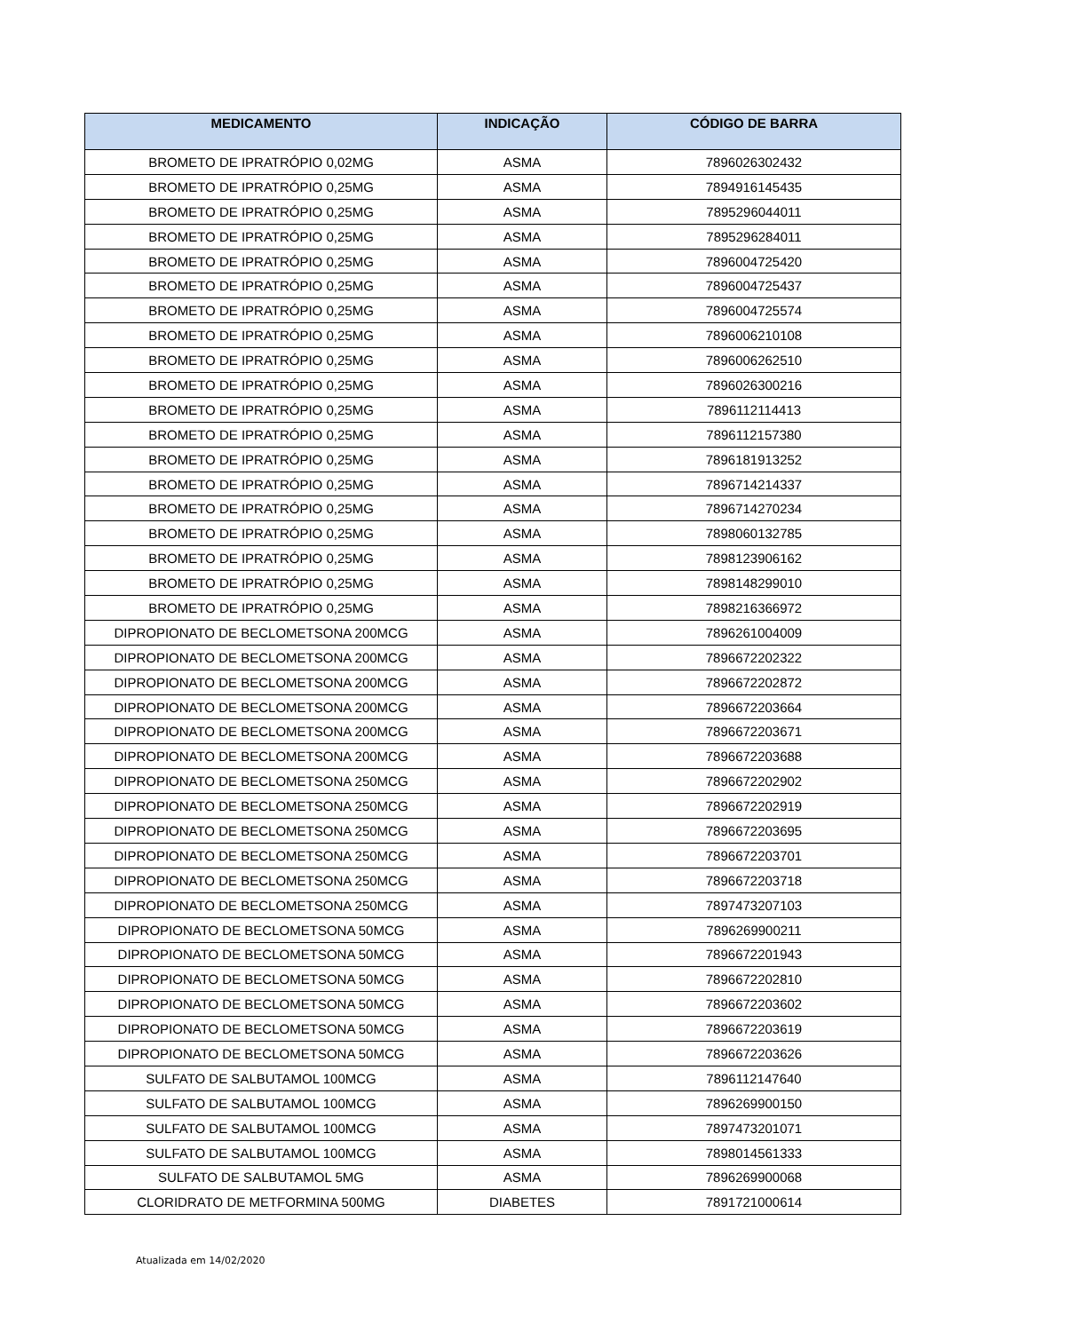| MEDICAMENTO | INDICAÇÃO | CÓDIGO DE BARRA |
| --- | --- | --- |
| BROMETO DE IPRATRÓPIO 0,02MG | ASMA | 7896026302432 |
| BROMETO DE IPRATRÓPIO 0,25MG | ASMA | 7894916145435 |
| BROMETO DE IPRATRÓPIO 0,25MG | ASMA | 7895296044011 |
| BROMETO DE IPRATRÓPIO 0,25MG | ASMA | 7895296284011 |
| BROMETO DE IPRATRÓPIO 0,25MG | ASMA | 7896004725420 |
| BROMETO DE IPRATRÓPIO 0,25MG | ASMA | 7896004725437 |
| BROMETO DE IPRATRÓPIO 0,25MG | ASMA | 7896004725574 |
| BROMETO DE IPRATRÓPIO 0,25MG | ASMA | 7896006210108 |
| BROMETO DE IPRATRÓPIO 0,25MG | ASMA | 7896006262510 |
| BROMETO DE IPRATRÓPIO 0,25MG | ASMA | 7896026300216 |
| BROMETO DE IPRATRÓPIO 0,25MG | ASMA | 7896112114413 |
| BROMETO DE IPRATRÓPIO 0,25MG | ASMA | 7896112157380 |
| BROMETO DE IPRATRÓPIO 0,25MG | ASMA | 7896181913252 |
| BROMETO DE IPRATRÓPIO 0,25MG | ASMA | 7896714214337 |
| BROMETO DE IPRATRÓPIO 0,25MG | ASMA | 7896714270234 |
| BROMETO DE IPRATRÓPIO 0,25MG | ASMA | 7898060132785 |
| BROMETO DE IPRATRÓPIO 0,25MG | ASMA | 7898123906162 |
| BROMETO DE IPRATRÓPIO 0,25MG | ASMA | 7898148299010 |
| BROMETO DE IPRATRÓPIO 0,25MG | ASMA | 7898216366972 |
| DIPROPIONATO DE BECLOMETSONA 200MCG | ASMA | 7896261004009 |
| DIPROPIONATO DE BECLOMETSONA 200MCG | ASMA | 7896672202322 |
| DIPROPIONATO DE BECLOMETSONA 200MCG | ASMA | 7896672202872 |
| DIPROPIONATO DE BECLOMETSONA 200MCG | ASMA | 7896672203664 |
| DIPROPIONATO DE BECLOMETSONA 200MCG | ASMA | 7896672203671 |
| DIPROPIONATO DE BECLOMETSONA 200MCG | ASMA | 7896672203688 |
| DIPROPIONATO DE BECLOMETSONA 250MCG | ASMA | 7896672202902 |
| DIPROPIONATO DE BECLOMETSONA 250MCG | ASMA | 7896672202919 |
| DIPROPIONATO DE BECLOMETSONA 250MCG | ASMA | 7896672203695 |
| DIPROPIONATO DE BECLOMETSONA 250MCG | ASMA | 7896672203701 |
| DIPROPIONATO DE BECLOMETSONA 250MCG | ASMA | 7896672203718 |
| DIPROPIONATO DE BECLOMETSONA 250MCG | ASMA | 7897473207103 |
| DIPROPIONATO DE BECLOMETSONA 50MCG | ASMA | 7896269900211 |
| DIPROPIONATO DE BECLOMETSONA 50MCG | ASMA | 7896672201943 |
| DIPROPIONATO DE BECLOMETSONA 50MCG | ASMA | 7896672202810 |
| DIPROPIONATO DE BECLOMETSONA 50MCG | ASMA | 7896672203602 |
| DIPROPIONATO DE BECLOMETSONA 50MCG | ASMA | 7896672203619 |
| DIPROPIONATO DE BECLOMETSONA 50MCG | ASMA | 7896672203626 |
| SULFATO DE SALBUTAMOL 100MCG | ASMA | 7896112147640 |
| SULFATO DE SALBUTAMOL 100MCG | ASMA | 7896269900150 |
| SULFATO DE SALBUTAMOL 100MCG | ASMA | 7897473201071 |
| SULFATO DE SALBUTAMOL 100MCG | ASMA | 7898014561333 |
| SULFATO DE SALBUTAMOL 5MG | ASMA | 7896269900068 |
| CLORIDRATO DE METFORMINA 500MG | DIABETES | 7891721000614 |
Atualizada em 14/02/2020